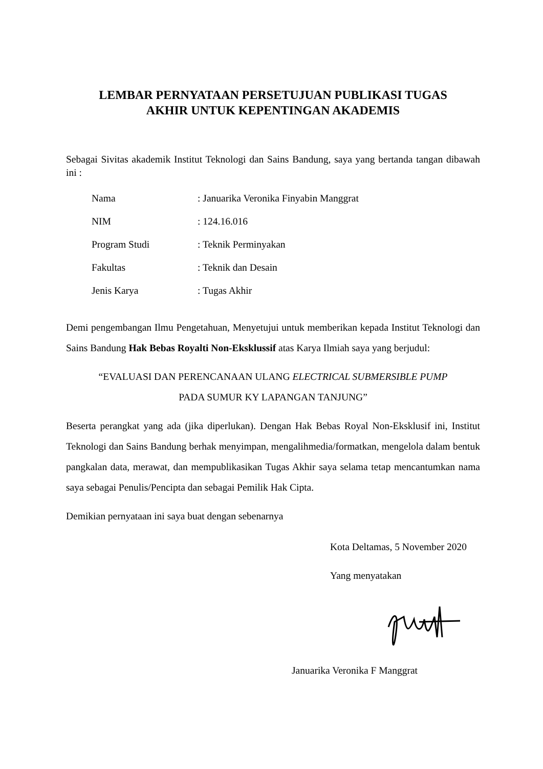LEMBAR PERNYATAAN PERSETUJUAN PUBLIKASI TUGAS
AKHIR UNTUK KEPENTINGAN AKADEMIS
Sebagai Sivitas akademik Institut Teknologi dan Sains Bandung, saya yang bertanda tangan dibawah ini :
| Nama | : Januarika Veronika Finyabin Manggrat |
| NIM | : 124.16.016 |
| Program Studi | : Teknik Perminyakan |
| Fakultas | : Teknik dan Desain |
| Jenis Karya | : Tugas Akhir |
Demi pengembangan Ilmu Pengetahuan, Menyetujui untuk memberikan kepada Institut Teknologi dan Sains Bandung Hak Bebas Royalti Non-Eksklussif atas Karya Ilmiah saya yang berjudul:
“EVALUASI DAN PERENCANAAN ULANG ELECTRICAL SUBMERSIBLE PUMP
PADA SUMUR KY LAPANGAN TANJUNG”
Beserta perangkat yang ada (jika diperlukan). Dengan Hak Bebas Royal Non-Eksklusif ini, Institut Teknologi dan Sains Bandung berhak menyimpan, mengalihmedia/formatkan, mengelola dalam bentuk pangkalan data, merawat, dan mempublikasikan Tugas Akhir saya selama tetap mencantumkan nama saya sebagai Penulis/Pencipta dan sebagai Pemilik Hak Cipta.
Demikian pernyataan ini saya buat dengan sebenarnya
Kota Deltamas, 5 November 2020
Yang menyatakan
Januarika Veronika F Manggrat